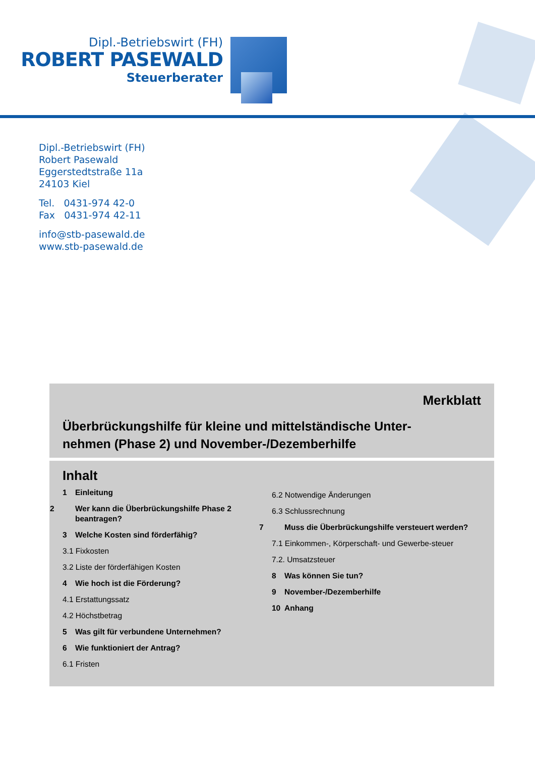Dipl.-Betriebswirt (FH)
ROBERT PASEWALD
Steuerberater
Dipl.-Betriebswirt (FH)
Robert Pasewald
Eggerstedtstraße 11a
24103 Kiel
Tel. 0431-974 42-0
Fax 0431-974 42-11
info@stb-pasewald.de
www.stb-pasewald.de
Merkblatt
Überbrückungshilfe für kleine und mittelständische Unter-
nehmen (Phase 2) und November-/Dezemberhilfe
Inhalt
1 Einleitung
2 Wer kann die Überbrückungshilfe Phase 2 beantragen?
3 Welche Kosten sind förderfähig?
3.1 Fixkosten
3.2 Liste der förderfähigen Kosten
4 Wie hoch ist die Förderung?
4.1 Erstattungssatz
4.2 Höchstbetrag
5 Was gilt für verbundene Unternehmen?
6 Wie funktioniert der Antrag?
6.1 Fristen
6.2 Notwendige Änderungen
6.3 Schlussrechnung
7 Muss die Überbrückungshilfe versteuert werden?
7.1 Einkommen-, Körperschaft- und Gewerbe-steuer
7.2. Umsatzsteuer
8 Was können Sie tun?
9 November-/Dezemberhilfe
10 Anhang